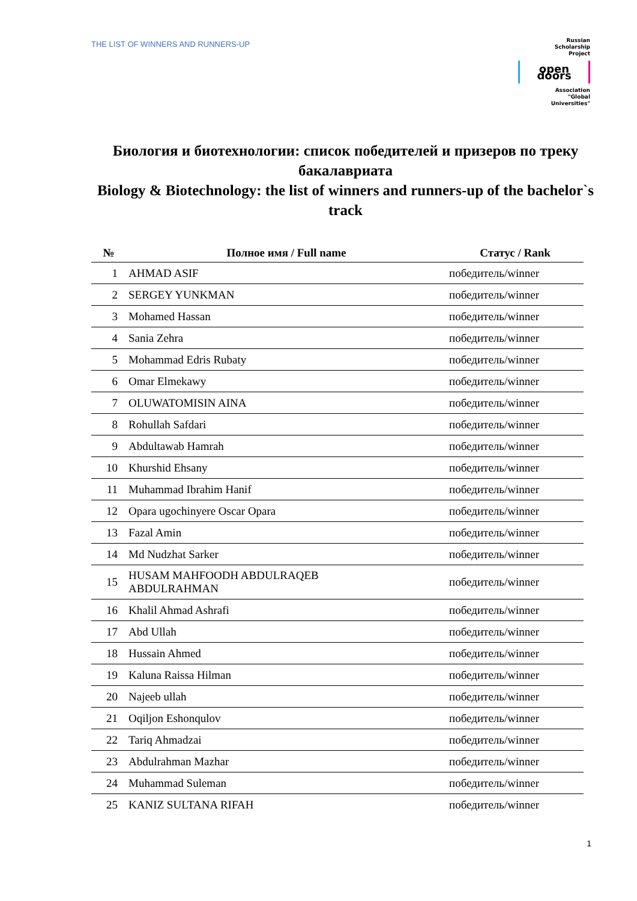THE LIST OF WINNERS AND RUNNERS-UP
Russian
Scholarship
Project
open doors
Association
"Global
Universities"
Биология и биотехнологии: список победителей и призеров по треку бакалавриата
Biology & Biotechnology: the list of winners and runners-up of the bachelor`s track
| № | Полное имя / Full name | Статус / Rank |
| --- | --- | --- |
| 1 | AHMAD ASIF | победитель/winner |
| 2 | SERGEY YUNKMAN | победитель/winner |
| 3 | Mohamed Hassan | победитель/winner |
| 4 | Sania Zehra | победитель/winner |
| 5 | Mohammad Edris Rubaty | победитель/winner |
| 6 | Omar Elmekawy | победитель/winner |
| 7 | OLUWATOMISIN AINA | победитель/winner |
| 8 | Rohullah Safdari | победитель/winner |
| 9 | Abdultawab Hamrah | победитель/winner |
| 10 | Khurshid Ehsany | победитель/winner |
| 11 | Muhammad Ibrahim Hanif | победитель/winner |
| 12 | Opara ugochinyere Oscar Opara | победитель/winner |
| 13 | Fazal Amin | победитель/winner |
| 14 | Md Nudzhat Sarker | победитель/winner |
| 15 | HUSAM MAHFOODH ABDULRAQEB ABDULRAHMAN | победитель/winner |
| 16 | Khalil Ahmad Ashrafi | победитель/winner |
| 17 | Abd Ullah | победитель/winner |
| 18 | Hussain Ahmed | победитель/winner |
| 19 | Kaluna Raissa Hilman | победитель/winner |
| 20 | Najeeb ullah | победитель/winner |
| 21 | Oqiljon Eshonqulov | победитель/winner |
| 22 | Tariq Ahmadzai | победитель/winner |
| 23 | Abdulrahman Mazhar | победитель/winner |
| 24 | Muhammad Suleman | победитель/winner |
| 25 | KANIZ SULTANA RIFAH | победитель/winner |
1